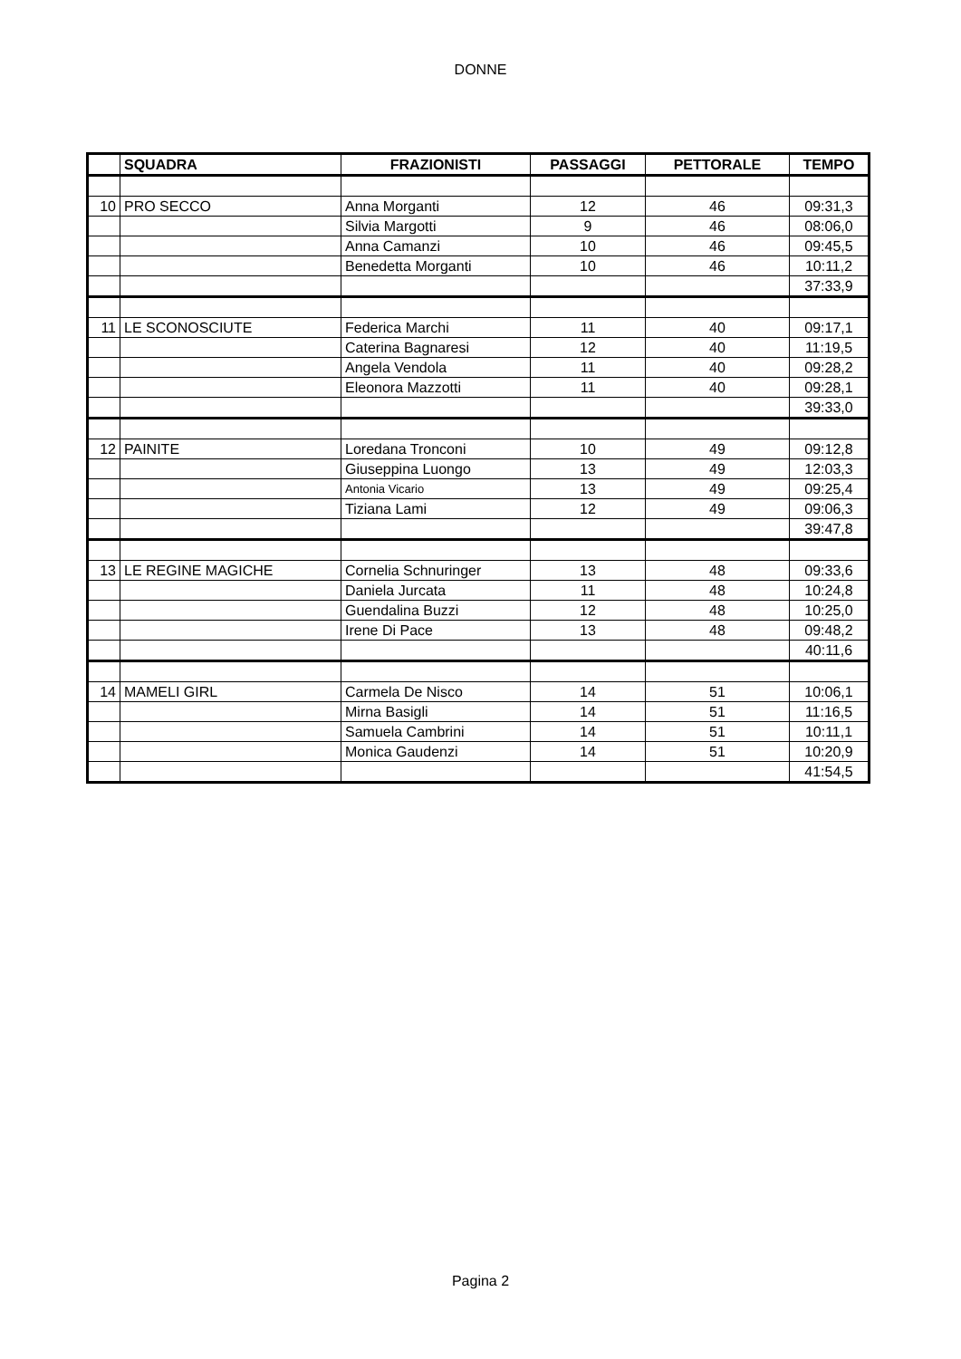DONNE
| | SQUADRA | FRAZIONISTI | PASSAGGI | PETTORALE | TEMPO |
| --- | --- | --- | --- | --- | --- |
| 10 | PRO SECCO | Anna Morganti | 12 | 46 | 09:31,3 |
| | | Silvia Margotti | 9 | 46 | 08:06,0 |
| | | Anna Camanzi | 10 | 46 | 09:45,5 |
| | | Benedetta Morganti | 10 | 46 | 10:11,2 |
| | | | | | 37:33,9 |
| 11 | LE SCONOSCIUTE | Federica Marchi | 11 | 40 | 09:17,1 |
| | | Caterina Bagnaresi | 12 | 40 | 11:19,5 |
| | | Angela Vendola | 11 | 40 | 09:28,2 |
| | | Eleonora Mazzotti | 11 | 40 | 09:28,1 |
| | | | | | 39:33,0 |
| 12 | PAINITE | Loredana Tronconi | 10 | 49 | 09:12,8 |
| | | Giuseppina Luongo | 13 | 49 | 12:03,3 |
| | | Antonia Vicario | 13 | 49 | 09:25,4 |
| | | Tiziana Lami | 12 | 49 | 09:06,3 |
| | | | | | 39:47,8 |
| 13 | LE REGINE MAGICHE | Cornelia Schnuringer | 13 | 48 | 09:33,6 |
| | | Daniela Jurcata | 11 | 48 | 10:24,8 |
| | | Guendalina Buzzi | 12 | 48 | 10:25,0 |
| | | Irene Di Pace | 13 | 48 | 09:48,2 |
| | | | | | 40:11,6 |
| 14 | MAMELI GIRL | Carmela De Nisco | 14 | 51 | 10:06,1 |
| | | Mirna Basigli | 14 | 51 | 11:16,5 |
| | | Samuela Cambrini | 14 | 51 | 10:11,1 |
| | | Monica Gaudenzi | 14 | 51 | 10:20,9 |
| | | | | | 41:54,5 |
Pagina 2